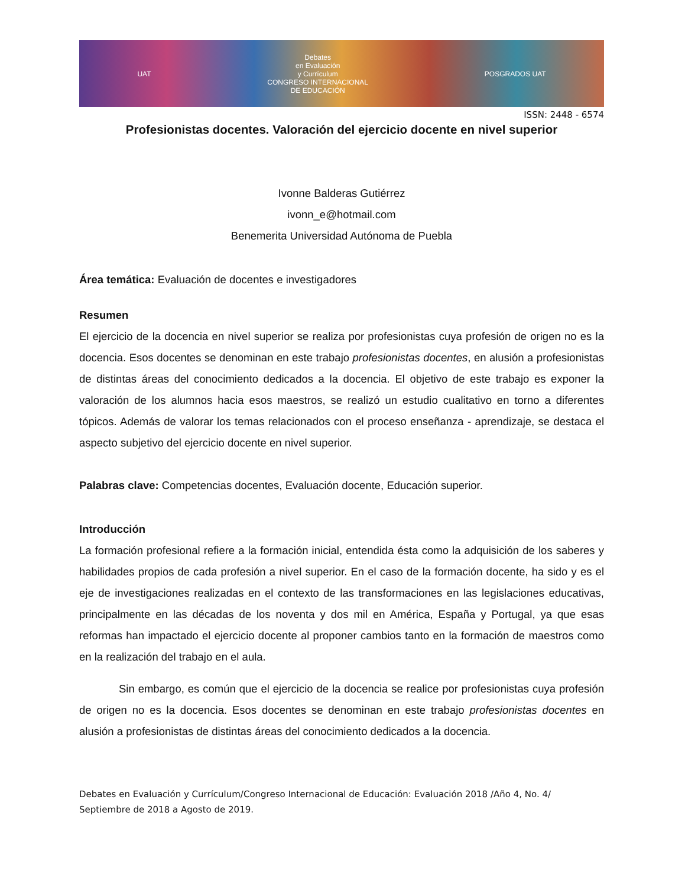UAT Debates
en Evaluación
y Currículum
CONGRESO INTERNACIONAL
DE EDUCACIÓN POSGRADOS UAT
ISSN: 2448 - 6574
Profesionistas docentes. Valoración del ejercicio docente en nivel superior
Ivonne Balderas Gutiérrez
ivonn_e@hotmail.com
Benemerita Universidad Autónoma de Puebla
Área temática: Evaluación de docentes e investigadores
Resumen
El ejercicio de la docencia en nivel superior se realiza por profesionistas cuya profesión de origen no es la docencia. Esos docentes se denominan en este trabajo profesionistas docentes, en alusión a profesionistas de distintas áreas del conocimiento dedicados a la docencia. El objetivo de este trabajo es exponer la valoración de los alumnos hacia esos maestros, se realizó un estudio cualitativo en torno a diferentes tópicos. Además de valorar los temas relacionados con el proceso enseñanza - aprendizaje, se destaca el aspecto subjetivo del ejercicio docente en nivel superior.
Palabras clave: Competencias docentes, Evaluación docente, Educación superior.
Introducción
La formación profesional refiere a la formación inicial, entendida ésta como la adquisición de los saberes y habilidades propios de cada profesión a nivel superior. En el caso de la formación docente, ha sido y es el eje de investigaciones realizadas en el contexto de las transformaciones en las legislaciones educativas, principalmente en las décadas de los noventa y dos mil en América, España y Portugal, ya que esas reformas han impactado el ejercicio docente al proponer cambios tanto en la formación de maestros como en la realización del trabajo en el aula.
Sin embargo, es común que el ejercicio de la docencia se realice por profesionistas cuya profesión de origen no es la docencia. Esos docentes se denominan en este trabajo profesionistas docentes en alusión a profesionistas de distintas áreas del conocimiento dedicados a la docencia.
Debates en Evaluación y Currículum/Congreso Internacional de Educación: Evaluación 2018 /Año 4, No. 4/ Septiembre de 2018 a Agosto de 2019.